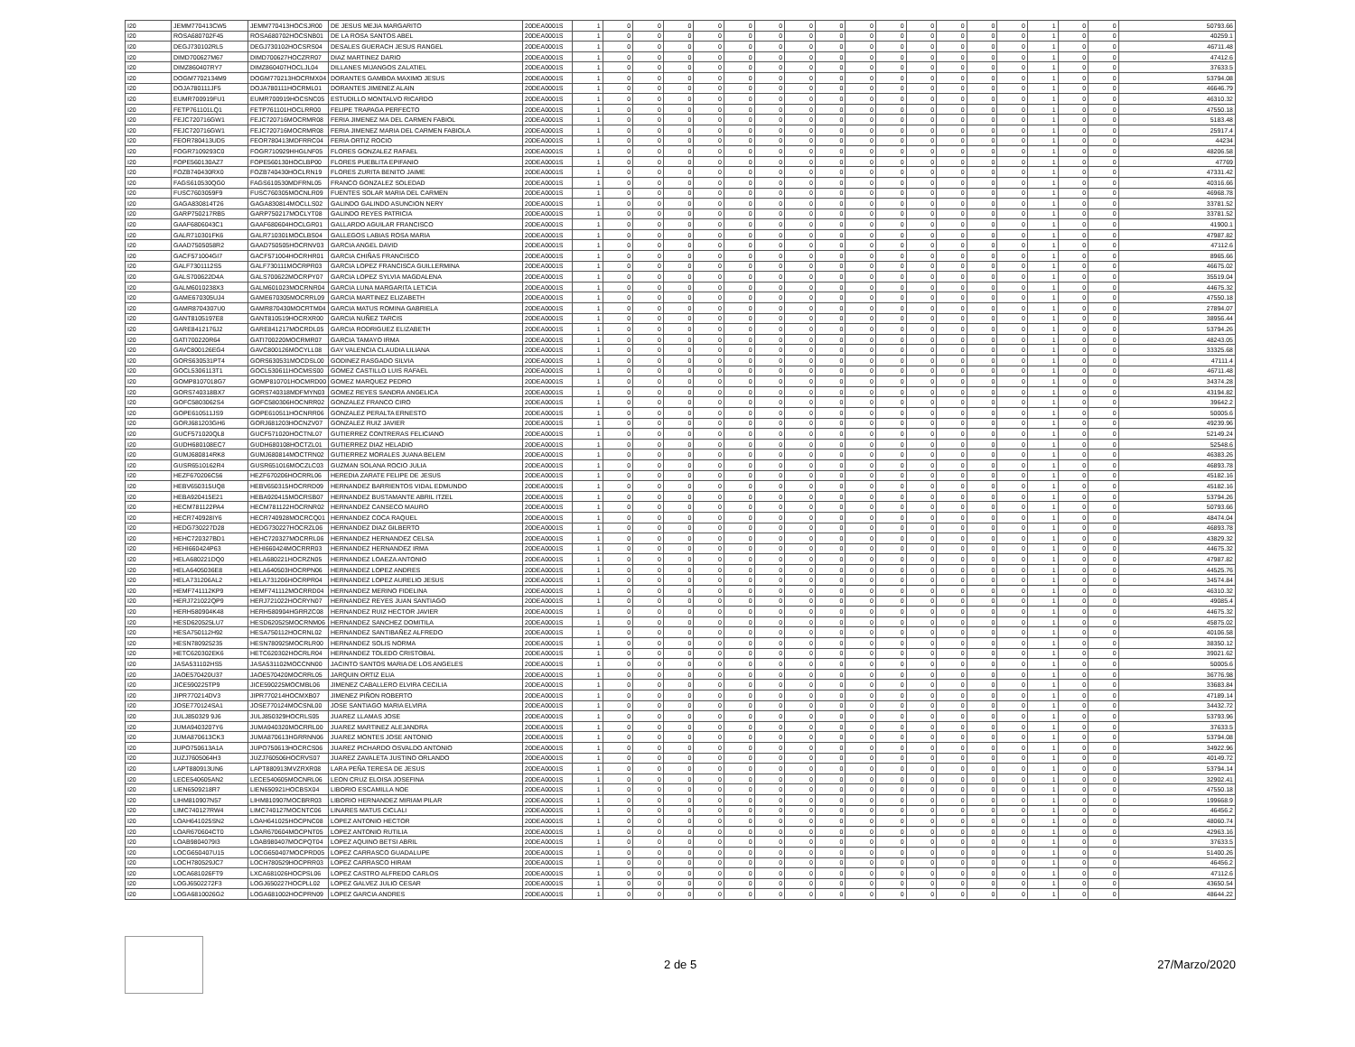| I20 | JEMM770413CW5 | JEMM770413HOCSJR00 | DE JESUS MEJIA MARGARITO | 20DEA0001S | 1 | 0 | 0 | 0 | 0 | 0 | 0 | 0 | 0 | 0 | 0 | 0 | 0 | 0 | 0 | 1 | 0 | 0 | 50793.66 |
| I20 | ROSA680702F45 | ROSA680702HOCSNB01 | DE LA ROSA SANTOS ABEL | 20DEA0001S | 1 | 0 | 0 | 0 | 0 | 0 | 0 | 0 | 0 | 0 | 0 | 0 | 0 | 0 | 0 | 1 | 0 | 0 | 40259.1 |
| I20 | DEGJ730102RL5 | DEGJ730102HOCSRS04 | DESALES GUERACH JESUS RANGEL | 20DEA0001S | 1 | 0 | 0 | 0 | 0 | 0 | 0 | 0 | 0 | 0 | 0 | 0 | 0 | 0 | 0 | 1 | 0 | 0 | 46711.48 |
| I20 | DIMD700627M67 | DIMD700627HOCZRR07 | DIAZ MARTINEZ DARIO | 20DEA0001S | 1 | 0 | 0 | 0 | 0 | 0 | 0 | 0 | 0 | 0 | 0 | 0 | 0 | 0 | 0 | 1 | 0 | 0 | 47412.6 |
| I20 | DIMZ860407RY7 | DIMZ860407HOCLJL04 | DILLANES MIJANGOS ZALATIEL | 20DEA0001S | 1 | 0 | 0 | 0 | 0 | 0 | 0 | 0 | 0 | 0 | 0 | 0 | 0 | 0 | 0 | 1 | 0 | 0 | 37633.5 |
| I20 | DOGM7702134M9 | DOGM770213HOCRMX04 | DORANTES GAMBOA MAXIMO JESUS | 20DEA0001S | 1 | 0 | 0 | 0 | 0 | 0 | 0 | 0 | 0 | 0 | 0 | 0 | 0 | 0 | 0 | 1 | 0 | 0 | 53794.08 |
| I20 | DOJA780111JF5 | DOJA780111HOCRML01 | DORANTES JIMENEZ ALAIN | 20DEA0001S | 1 | 0 | 0 | 0 | 0 | 0 | 0 | 0 | 0 | 0 | 0 | 0 | 0 | 0 | 0 | 1 | 0 | 0 | 46646.79 |
| I20 | EUMR700919FU1 | EUMR700919HOCSNC05 | ESTUDILLO MONTALVO RICARDO | 20DEA0001S | 1 | 0 | 0 | 0 | 0 | 0 | 0 | 0 | 0 | 0 | 0 | 0 | 0 | 0 | 0 | 1 | 0 | 0 | 46310.32 |
| I20 | FETP761101LQ1 | FETP761101HOCLRR00 | FELIPE TRAPAGA PERFECTO | 20DEA0001S | 1 | 0 | 0 | 0 | 0 | 0 | 0 | 0 | 0 | 0 | 0 | 0 | 0 | 0 | 0 | 1 | 0 | 0 | 47550.18 |
| I20 | FEJC720716GW1 | FEJC720716MOCRMR08 | FERIA JIMENEZ MA DEL CARMEN FABIOL | 20DEA0001S | 1 | 0 | 0 | 0 | 0 | 0 | 0 | 0 | 0 | 0 | 0 | 0 | 0 | 0 | 0 | 1 | 0 | 0 | 5183.48 |
| I20 | FEJC720716GW1 | FEJC720716MOCRMR08 | FERIA JIMENEZ MARIA DEL CARMEN FABIOLA | 20DEA0001S | 1 | 0 | 0 | 0 | 0 | 0 | 0 | 0 | 0 | 0 | 0 | 0 | 0 | 0 | 0 | 1 | 0 | 0 | 25917.4 |
| I20 | FEOR780413UD5 | FEOR780413MDFRRC04 | FERIA ORTIZ ROCIO | 20DEA0001S | 1 | 0 | 0 | 0 | 0 | 0 | 0 | 0 | 0 | 0 | 0 | 0 | 0 | 0 | 0 | 1 | 0 | 0 | 44234 |
| I20 | FOGR7109293C0 | FOGR710929HHGLNF05 | FLORES GONZALEZ RAFAEL | 20DEA0001S | 1 | 0 | 0 | 0 | 0 | 0 | 0 | 0 | 0 | 0 | 0 | 0 | 0 | 0 | 0 | 1 | 0 | 0 | 48206.58 |
| I20 | FOPE560130AZ7 | FOPE560130HOCLBP00 | FLORES PUEBLITA EPIFANIO | 20DEA0001S | 1 | 0 | 0 | 0 | 0 | 0 | 0 | 0 | 0 | 0 | 0 | 0 | 0 | 0 | 0 | 1 | 0 | 0 | 47769 |
| I20 | FOZB740430RX0 | FOZB740430HOCLRN19 | FLORES ZURITA BENITO JAIME | 20DEA0001S | 1 | 0 | 0 | 0 | 0 | 0 | 0 | 0 | 0 | 0 | 0 | 0 | 0 | 0 | 0 | 1 | 0 | 0 | 47331.42 |
| I20 | FAGS610530QG0 | FAGS610530MDFRNL05 | FRANCO GONZALEZ SOLEDAD | 20DEA0001S | 1 | 0 | 0 | 0 | 0 | 0 | 0 | 0 | 0 | 0 | 0 | 0 | 0 | 0 | 0 | 1 | 0 | 0 | 40316.66 |
| I20 | FUSC7603059F9 | FUSC760305MOCNLR09 | FUENTES SOLAR MARIA DEL CARMEN | 20DEA0001S | 1 | 0 | 0 | 0 | 0 | 0 | 0 | 0 | 0 | 0 | 0 | 0 | 0 | 0 | 0 | 1 | 0 | 0 | 46968.78 |
| I20 | GAGA830814T26 | GAGA830814MOCLLS02 | GALINDO GALINDO ASUNCION NERY | 20DEA0001S | 1 | 0 | 0 | 0 | 0 | 0 | 0 | 0 | 0 | 0 | 0 | 0 | 0 | 0 | 0 | 1 | 0 | 0 | 33781.52 |
| I20 | GARP750217RB5 | GARP750217MOCLYT08 | GALINDO REYES PATRICIA | 20DEA0001S | 1 | 0 | 0 | 0 | 0 | 0 | 0 | 0 | 0 | 0 | 0 | 0 | 0 | 0 | 0 | 1 | 0 | 0 | 33781.52 |
| I20 | GAAF6806043C1 | GAAF680604HOCLGR01 | GALLARDO AGUILAR FRANCISCO | 20DEA0001S | 1 | 0 | 0 | 0 | 0 | 0 | 0 | 0 | 0 | 0 | 0 | 0 | 0 | 0 | 0 | 1 | 0 | 0 | 41900.1 |
| I20 | GALR710301FK6 | GALR710301MOCLBS04 | GALLEGOS LABIAS ROSA MARIA | 20DEA0001S | 1 | 0 | 0 | 0 | 0 | 0 | 0 | 0 | 0 | 0 | 0 | 0 | 0 | 0 | 0 | 1 | 0 | 0 | 47987.82 |
| I20 | GAAD7505058R2 | GAAD750505HOCRNV03 | GARCIA ANGEL DAVID | 20DEA0001S | 1 | 0 | 0 | 0 | 0 | 0 | 0 | 0 | 0 | 0 | 0 | 0 | 0 | 0 | 0 | 1 | 0 | 0 | 47112.6 |
| I20 | GACF571004GI7 | GACF571004HOCRHR01 | GARCIA CHIÑAS FRANCISCO | 20DEA0001S | 1 | 0 | 0 | 0 | 0 | 0 | 0 | 0 | 0 | 0 | 0 | 0 | 0 | 0 | 0 | 1 | 0 | 0 | 8965.66 |
| I20 | GALF7301112S5 | GALF730111MOCRPR03 | GARCIA LOPEZ FRANCISCA GUILLERMINA | 20DEA0001S | 1 | 0 | 0 | 0 | 0 | 0 | 0 | 0 | 0 | 0 | 0 | 0 | 0 | 0 | 0 | 1 | 0 | 0 | 46675.02 |
| I20 | GALS700622D4A | GALS700622MOCRPY07 | GARCIA LOPEZ SYLVIA MAGDALENA | 20DEA0001S | 1 | 0 | 0 | 0 | 0 | 0 | 0 | 0 | 0 | 0 | 0 | 0 | 0 | 0 | 0 | 1 | 0 | 0 | 35519.04 |
| I20 | GALM6010238X3 | GALM601023MOCRNR04 | GARCIA LUNA MARGARITA LETICIA | 20DEA0001S | 1 | 0 | 0 | 0 | 0 | 0 | 0 | 0 | 0 | 0 | 0 | 0 | 0 | 0 | 0 | 1 | 0 | 0 | 44675.32 |
| I20 | GAME670305UJ4 | GAME670305MOCRRL09 | GARCIA MARTINEZ ELIZABETH | 20DEA0001S | 1 | 0 | 0 | 0 | 0 | 0 | 0 | 0 | 0 | 0 | 0 | 0 | 0 | 0 | 0 | 1 | 0 | 0 | 47550.18 |
| I20 | GAMR8704307U0 | GAMR870430MOCRTM04 | GARCIA MATUS ROMINA GABRIELA | 20DEA0001S | 1 | 0 | 0 | 0 | 0 | 0 | 0 | 0 | 0 | 0 | 0 | 0 | 0 | 0 | 0 | 1 | 0 | 0 | 27894.07 |
| I20 | GANT8105197E8 | GANT810519HOCRXR00 | GARCIA NUÑEZ TARCIS | 20DEA0001S | 1 | 0 | 0 | 0 | 0 | 0 | 0 | 0 | 0 | 0 | 0 | 0 | 0 | 0 | 0 | 1 | 0 | 0 | 38956.44 |
| I20 | GARE8412176J2 | GARE841217MOCRDL05 | GARCIA RODRIGUEZ ELIZABETH | 20DEA0001S | 1 | 0 | 0 | 0 | 0 | 0 | 0 | 0 | 0 | 0 | 0 | 0 | 0 | 0 | 0 | 1 | 0 | 0 | 53794.26 |
| I20 | GATI700220R64 | GATI700220MOCRMR07 | GARCIA TAMAYO IRMA | 20DEA0001S | 1 | 0 | 0 | 0 | 0 | 0 | 0 | 0 | 0 | 0 | 0 | 0 | 0 | 0 | 0 | 1 | 0 | 0 | 48243.05 |
| I20 | GAVC800126EG4 | GAVC800126MOCYLL08 | GAY VALENCIA CLAUDIA LILIANA | 20DEA0001S | 1 | 0 | 0 | 0 | 0 | 0 | 0 | 0 | 0 | 0 | 0 | 0 | 0 | 0 | 0 | 1 | 0 | 0 | 33325.68 |
| I20 | GORS630531PT4 | GORS630531MOCDSL00 | GODINEZ RASGADO SILVIA | 20DEA0001S | 1 | 0 | 0 | 0 | 0 | 0 | 0 | 0 | 0 | 0 | 0 | 0 | 0 | 0 | 0 | 1 | 0 | 0 | 47111.4 |
| I20 | GOCL5306113T1 | GOCL530611HOCMSS00 | GOMEZ CASTILLO LUIS RAFAEL | 20DEA0001S | 1 | 0 | 0 | 0 | 0 | 0 | 0 | 0 | 0 | 0 | 0 | 0 | 0 | 0 | 0 | 1 | 0 | 0 | 46711.48 |
| I20 | GOMP8107018G7 | GOMP810701HOCMRD00 | GOMEZ MARQUEZ PEDRO | 20DEA0001S | 1 | 0 | 0 | 0 | 0 | 0 | 0 | 0 | 0 | 0 | 0 | 0 | 0 | 0 | 0 | 1 | 0 | 0 | 34374.28 |
| I20 | GORS740318BX7 | GORS740318MDFMYN03 | GOMEZ REYES SANDRA ANGELICA | 20DEA0001S | 1 | 0 | 0 | 0 | 0 | 0 | 0 | 0 | 0 | 0 | 0 | 0 | 0 | 0 | 0 | 1 | 0 | 0 | 43194.82 |
| I20 | GOFC5803062S4 | GOFC580306HOCNRR02 | GONZALEZ FRANCO CIRO | 20DEA0001S | 1 | 0 | 0 | 0 | 0 | 0 | 0 | 0 | 0 | 0 | 0 | 0 | 0 | 0 | 0 | 1 | 0 | 0 | 39642.2 |
| I20 | GOPE610511JS9 | GOPE610511HOCNRR06 | GONZALEZ PERALTA ERNESTO | 20DEA0001S | 1 | 0 | 0 | 0 | 0 | 0 | 0 | 0 | 0 | 0 | 0 | 0 | 0 | 0 | 0 | 1 | 0 | 0 | 50005.6 |
| I20 | GORJ681203GH6 | GORJ681203HOCNZV07 | GONZALEZ RUIZ JAVIER | 20DEA0001S | 1 | 0 | 0 | 0 | 0 | 0 | 0 | 0 | 0 | 0 | 0 | 0 | 0 | 0 | 0 | 1 | 0 | 0 | 49239.96 |
| I20 | GUCF571020QL8 | GUCF571020HOCTNL07 | GUTIERREZ CONTRERAS FELICIANO | 20DEA0001S | 1 | 0 | 0 | 0 | 0 | 0 | 0 | 0 | 0 | 0 | 0 | 0 | 0 | 0 | 0 | 1 | 0 | 0 | 52149.24 |
| I20 | GUDH680108EC7 | GUDH680108HOCTZL01 | GUTIERREZ DIAZ HELADIO | 20DEA0001S | 1 | 0 | 0 | 0 | 0 | 0 | 0 | 0 | 0 | 0 | 0 | 0 | 0 | 0 | 0 | 1 | 0 | 0 | 52548.6 |
| I20 | GUMJ680814RK8 | GUMJ680814MOCTRN02 | GUTIERREZ MORALES JUANA BELEM | 20DEA0001S | 1 | 0 | 0 | 0 | 0 | 0 | 0 | 0 | 0 | 0 | 0 | 0 | 0 | 0 | 0 | 1 | 0 | 0 | 46383.26 |
| I20 | GUSR6510162R4 | GUSR651016MOCZLC03 | GUZMAN SOLANA ROCIO JULIA | 20DEA0001S | 1 | 0 | 0 | 0 | 0 | 0 | 0 | 0 | 0 | 0 | 0 | 0 | 0 | 0 | 0 | 1 | 0 | 0 | 46893.78 |
| I20 | HEZF670206C56 | HEZF670206HOCRRL06 | HEREDIA ZARATE FELIPE DE JESUS | 20DEA0001S | 1 | 0 | 0 | 0 | 0 | 0 | 0 | 0 | 0 | 0 | 0 | 0 | 0 | 0 | 0 | 1 | 0 | 0 | 45182.16 |
| I20 | HEBV650315UQ8 | HEBV650315HOCRRD09 | HERNANDEZ BARRIENTOS VIDAL EDMUNDO | 20DEA0001S | 1 | 0 | 0 | 0 | 0 | 0 | 0 | 0 | 0 | 0 | 0 | 0 | 0 | 0 | 0 | 1 | 0 | 0 | 45182.16 |
| I20 | HEBA920415E21 | HEBA920415MOCRSB07 | HERNANDEZ BUSTAMANTE ABRIL ITZEL | 20DEA0001S | 1 | 0 | 0 | 0 | 0 | 0 | 0 | 0 | 0 | 0 | 0 | 0 | 0 | 0 | 0 | 1 | 0 | 0 | 53794.26 |
| I20 | HECM781122PA4 | HECM781122HOCRNR02 | HERNANDEZ CANSECO MAURO | 20DEA0001S | 1 | 0 | 0 | 0 | 0 | 0 | 0 | 0 | 0 | 0 | 0 | 0 | 0 | 0 | 0 | 1 | 0 | 0 | 50793.66 |
| I20 | HECR740928IY6 | HECR740928MOCRCQ01 | HERNANDEZ COCA RAQUEL | 20DEA0001S | 1 | 0 | 0 | 0 | 0 | 0 | 0 | 0 | 0 | 0 | 0 | 0 | 0 | 0 | 0 | 1 | 0 | 0 | 48474.04 |
| I20 | HEDG730227D28 | HEDG730227HOCRZL06 | HERNANDEZ DIAZ GILBERTO | 20DEA0001S | 1 | 0 | 0 | 0 | 0 | 0 | 0 | 0 | 0 | 0 | 0 | 0 | 0 | 0 | 0 | 1 | 0 | 0 | 46893.78 |
| I20 | HEHC720327BD1 | HEHC720327MOCRRL06 | HERNANDEZ HERNANDEZ CELSA | 20DEA0001S | 1 | 0 | 0 | 0 | 0 | 0 | 0 | 0 | 0 | 0 | 0 | 0 | 0 | 0 | 0 | 1 | 0 | 0 | 43829.32 |
| I20 | HEHI660424P63 | HEHI660424MOCRRR03 | HERNANDEZ HERNANDEZ IRMA | 20DEA0001S | 1 | 0 | 0 | 0 | 0 | 0 | 0 | 0 | 0 | 0 | 0 | 0 | 0 | 0 | 0 | 1 | 0 | 0 | 44675.32 |
| I20 | HELA680221DQ0 | HELA680221HOCRZN05 | HERNANDEZ LOAEZA ANTONIO | 20DEA0001S | 1 | 0 | 0 | 0 | 0 | 0 | 0 | 0 | 0 | 0 | 0 | 0 | 0 | 0 | 0 | 1 | 0 | 0 | 47987.82 |
| I20 | HELA6405036E8 | HELA640503HOCRPN06 | HERNANDEZ LOPEZ ANDRES | 20DEA0001S | 1 | 0 | 0 | 0 | 0 | 0 | 0 | 0 | 0 | 0 | 0 | 0 | 0 | 0 | 0 | 1 | 0 | 0 | 44525.76 |
| I20 | HELA731206AL2 | HELA731206HOCRPR04 | HERNANDEZ LOPEZ AURELIO JESUS | 20DEA0001S | 1 | 0 | 0 | 0 | 0 | 0 | 0 | 0 | 0 | 0 | 0 | 0 | 0 | 0 | 0 | 1 | 0 | 0 | 34574.84 |
| I20 | HEMF741112KP9 | HEMF741112MOCRRD04 | HERNANDEZ MERINO FIDELINA | 20DEA0001S | 1 | 0 | 0 | 0 | 0 | 0 | 0 | 0 | 0 | 0 | 0 | 0 | 0 | 0 | 0 | 1 | 0 | 0 | 46310.32 |
| I20 | HERJ721022QP9 | HERJ721022HOCRYN07 | HERNANDEZ REYES JUAN SANTIAGO | 20DEA0001S | 1 | 0 | 0 | 0 | 0 | 0 | 0 | 0 | 0 | 0 | 0 | 0 | 0 | 0 | 0 | 1 | 0 | 0 | 49085.4 |
| I20 | HERH580904K48 | HERH580904HGRRZC08 | HERNANDEZ RUIZ HECTOR JAVIER | 20DEA0001S | 1 | 0 | 0 | 0 | 0 | 0 | 0 | 0 | 0 | 0 | 0 | 0 | 0 | 0 | 0 | 1 | 0 | 0 | 44675.32 |
| I20 | HESD620525LU7 | HESD620525MOCRNM06 | HERNANDEZ SANCHEZ DOMITILA | 20DEA0001S | 1 | 0 | 0 | 0 | 0 | 0 | 0 | 0 | 0 | 0 | 0 | 0 | 0 | 0 | 0 | 1 | 0 | 0 | 45875.02 |
| I20 | HESA750112H92 | HESA750112HOCRNL02 | HERNANDEZ SANTIBAÑEZ ALFREDO | 20DEA0001S | 1 | 0 | 0 | 0 | 0 | 0 | 0 | 0 | 0 | 0 | 0 | 0 | 0 | 0 | 0 | 1 | 0 | 0 | 40106.58 |
| I20 | HESN780925235 | HESN780925MOCRLR00 | HERNANDEZ SOLIS NORMA | 20DEA0001S | 1 | 0 | 0 | 0 | 0 | 0 | 0 | 0 | 0 | 0 | 0 | 0 | 0 | 0 | 0 | 1 | 0 | 0 | 38350.12 |
| I20 | HETC620302EK6 | HETC620302HOCRLR04 | HERNANDEZ TOLEDO CRISTOBAL | 20DEA0001S | 1 | 0 | 0 | 0 | 0 | 0 | 0 | 0 | 0 | 0 | 0 | 0 | 0 | 0 | 0 | 1 | 0 | 0 | 39021.62 |
| I20 | JASA531102HS5 | JASA531102MOCCNN00 | JACINTO SANTOS MARIA DE LOS ANGELES | 20DEA0001S | 1 | 0 | 0 | 0 | 0 | 0 | 0 | 0 | 0 | 0 | 0 | 0 | 0 | 0 | 0 | 1 | 0 | 0 | 50005.6 |
| I20 | JAOE570420U37 | JAOE570420MOCRRL05 | JARQUIN ORTIZ ELIA | 20DEA0001S | 1 | 0 | 0 | 0 | 0 | 0 | 0 | 0 | 0 | 0 | 0 | 0 | 0 | 0 | 0 | 1 | 0 | 0 | 36776.98 |
| I20 | JICE590225TP9 | JICE590225MOCMBL06 | JIMENEZ CABALLERO ELVIRA CECILIA | 20DEA0001S | 1 | 0 | 0 | 0 | 0 | 0 | 0 | 0 | 0 | 0 | 0 | 0 | 0 | 0 | 0 | 1 | 0 | 0 | 33683.84 |
| I20 | JIPR770214DV3 | JIPR770214HOCMXB07 | JIMENEZ PIÑON ROBERTO | 20DEA0001S | 1 | 0 | 0 | 0 | 0 | 0 | 0 | 0 | 0 | 0 | 0 | 0 | 0 | 0 | 0 | 1 | 0 | 0 | 47189.14 |
| I20 | JOSE770124SA1 | JOSE770124MOCSNL00 | JOSE SANTIAGO MARIA ELVIRA | 20DEA0001S | 1 | 0 | 0 | 0 | 0 | 0 | 0 | 0 | 0 | 0 | 0 | 0 | 0 | 0 | 0 | 1 | 0 | 0 | 34432.72 |
| I20 | JULJ850329 9J6 | JULJ850329HOCRLS05 | JUAREZ LLAMAS JOSE | 20DEA0001S | 1 | 0 | 0 | 0 | 0 | 0 | 0 | 0 | 0 | 0 | 0 | 0 | 0 | 0 | 0 | 1 | 0 | 0 | 53793.96 |
| I20 | JUMA9403207Y6 | JUMA940320MOCRRL00 | JUAREZ MARTINEZ ALEJANDRA | 20DEA0001S | 1 | 0 | 0 | 0 | 0 | 0 | 0 | 0 | 0 | 0 | 0 | 0 | 0 | 0 | 0 | 1 | 0 | 0 | 37633.5 |
| I20 | JUMA870613CK3 | JUMA870613HGRRNN06 | JUAREZ MONTES JOSE ANTONIO | 20DEA0001S | 1 | 0 | 0 | 0 | 0 | 0 | 0 | 0 | 0 | 0 | 0 | 0 | 0 | 0 | 0 | 1 | 0 | 0 | 53794.08 |
| I20 | JUPO750613A1A | JUPO750613HOCRCS06 | JUAREZ PICHARDO OSVALDO ANTONIO | 20DEA0001S | 1 | 0 | 0 | 0 | 0 | 0 | 0 | 0 | 0 | 0 | 0 | 0 | 0 | 0 | 0 | 1 | 0 | 0 | 34922.96 |
| I20 | JUZJ7605064H3 | JUZJ760506HOCRVS07 | JUAREZ ZAVALETA JUSTINO ORLANDO | 20DEA0001S | 1 | 0 | 0 | 0 | 0 | 0 | 0 | 0 | 0 | 0 | 0 | 0 | 0 | 0 | 0 | 1 | 0 | 0 | 40149.72 |
| I20 | LAPT880913UN6 | LAPT880913MVZRXR08 | LARA PEÑA TERESA DE JESUS | 20DEA0001S | 1 | 0 | 0 | 0 | 0 | 0 | 0 | 0 | 0 | 0 | 0 | 0 | 0 | 0 | 0 | 1 | 0 | 0 | 53794.14 |
| I20 | LECE540605AN2 | LECE540605MOCNRL06 | LEON CRUZ ELOISA JOSEFINA | 20DEA0001S | 1 | 0 | 0 | 0 | 0 | 0 | 0 | 0 | 0 | 0 | 0 | 0 | 0 | 0 | 0 | 1 | 0 | 0 | 32902.41 |
| I20 | LIEN6509218R7 | LIEN650921HOCBSX04 | LIBORIO ESCAMILLA NOE | 20DEA0001S | 1 | 0 | 0 | 0 | 0 | 0 | 0 | 0 | 0 | 0 | 0 | 0 | 0 | 0 | 0 | 1 | 0 | 0 | 47550.18 |
| I20 | LIHM810907N57 | LIHM810907MOCBRR03 | LIBORIO HERNANDEZ MIRIAM PILAR | 20DEA0001S | 1 | 0 | 0 | 0 | 0 | 0 | 0 | 0 | 0 | 0 | 0 | 0 | 0 | 0 | 0 | 1 | 0 | 0 | 199668.9 |
| I20 | LIMC740127RW4 | LIMC740127MOCNTC06 | LINARES MATUS CICLALI | 20DEA0001S | 1 | 0 | 0 | 0 | 0 | 0 | 0 | 0 | 0 | 0 | 0 | 0 | 0 | 0 | 0 | 1 | 0 | 0 | 46456.2 |
| I20 | LOAH641025SN2 | LOAH641025HOCPNC08 | LOPEZ ANTONIO HECTOR | 20DEA0001S | 1 | 0 | 0 | 0 | 0 | 0 | 0 | 0 | 0 | 0 | 0 | 0 | 0 | 0 | 0 | 1 | 0 | 0 | 48060.74 |
| I20 | LOAR670604CT0 | LOAR670604MOCPNT05 | LOPEZ ANTONIO RUTILIA | 20DEA0001S | 1 | 0 | 0 | 0 | 0 | 0 | 0 | 0 | 0 | 0 | 0 | 0 | 0 | 0 | 0 | 1 | 0 | 0 | 42963.16 |
| I20 | LOAB9804079I3 | LOAB980407MOCPQT04 | LOPEZ AQUINO BETSI ABRIL | 20DEA0001S | 1 | 0 | 0 | 0 | 0 | 0 | 0 | 0 | 0 | 0 | 0 | 0 | 0 | 0 | 0 | 1 | 0 | 0 | 37633.5 |
| I20 | LOCG650407U15 | LOCG650407MOCPRD05 | LOPEZ CARRASCO GUADALUPE | 20DEA0001S | 1 | 0 | 0 | 0 | 0 | 0 | 0 | 0 | 0 | 0 | 0 | 0 | 0 | 0 | 0 | 1 | 0 | 0 | 51400.26 |
| I20 | LOCH780529JC7 | LOCH780529HOCPRR03 | LOPEZ CARRASCO HIRAM | 20DEA0001S | 1 | 0 | 0 | 0 | 0 | 0 | 0 | 0 | 0 | 0 | 0 | 0 | 0 | 0 | 0 | 1 | 0 | 0 | 46456.2 |
| I20 | LOCA681026FT9 | LXCA681026HOCPSL06 | LOPEZ CASTRO ALFREDO CARLOS | 20DEA0001S | 1 | 0 | 0 | 0 | 0 | 0 | 0 | 0 | 0 | 0 | 0 | 0 | 0 | 0 | 0 | 1 | 0 | 0 | 47112.6 |
| I20 | LOGJ6502272F3 | LOGJ650227HOCPLL02 | LOPEZ GALVEZ JULIO CESAR | 20DEA0001S | 1 | 0 | 0 | 0 | 0 | 0 | 0 | 0 | 0 | 0 | 0 | 0 | 0 | 0 | 0 | 1 | 0 | 0 | 43650.54 |
| I20 | LOGA6810026G2 | LOGA681002HOCPRN09 | LOPEZ GARCIA ANDRES | 20DEA0001S | 1 | 0 | 0 | 0 | 0 | 0 | 0 | 0 | 0 | 0 | 0 | 0 | 0 | 0 | 0 | 1 | 0 | 0 | 48644.22 |
2 de 5 27/Marzo/2020